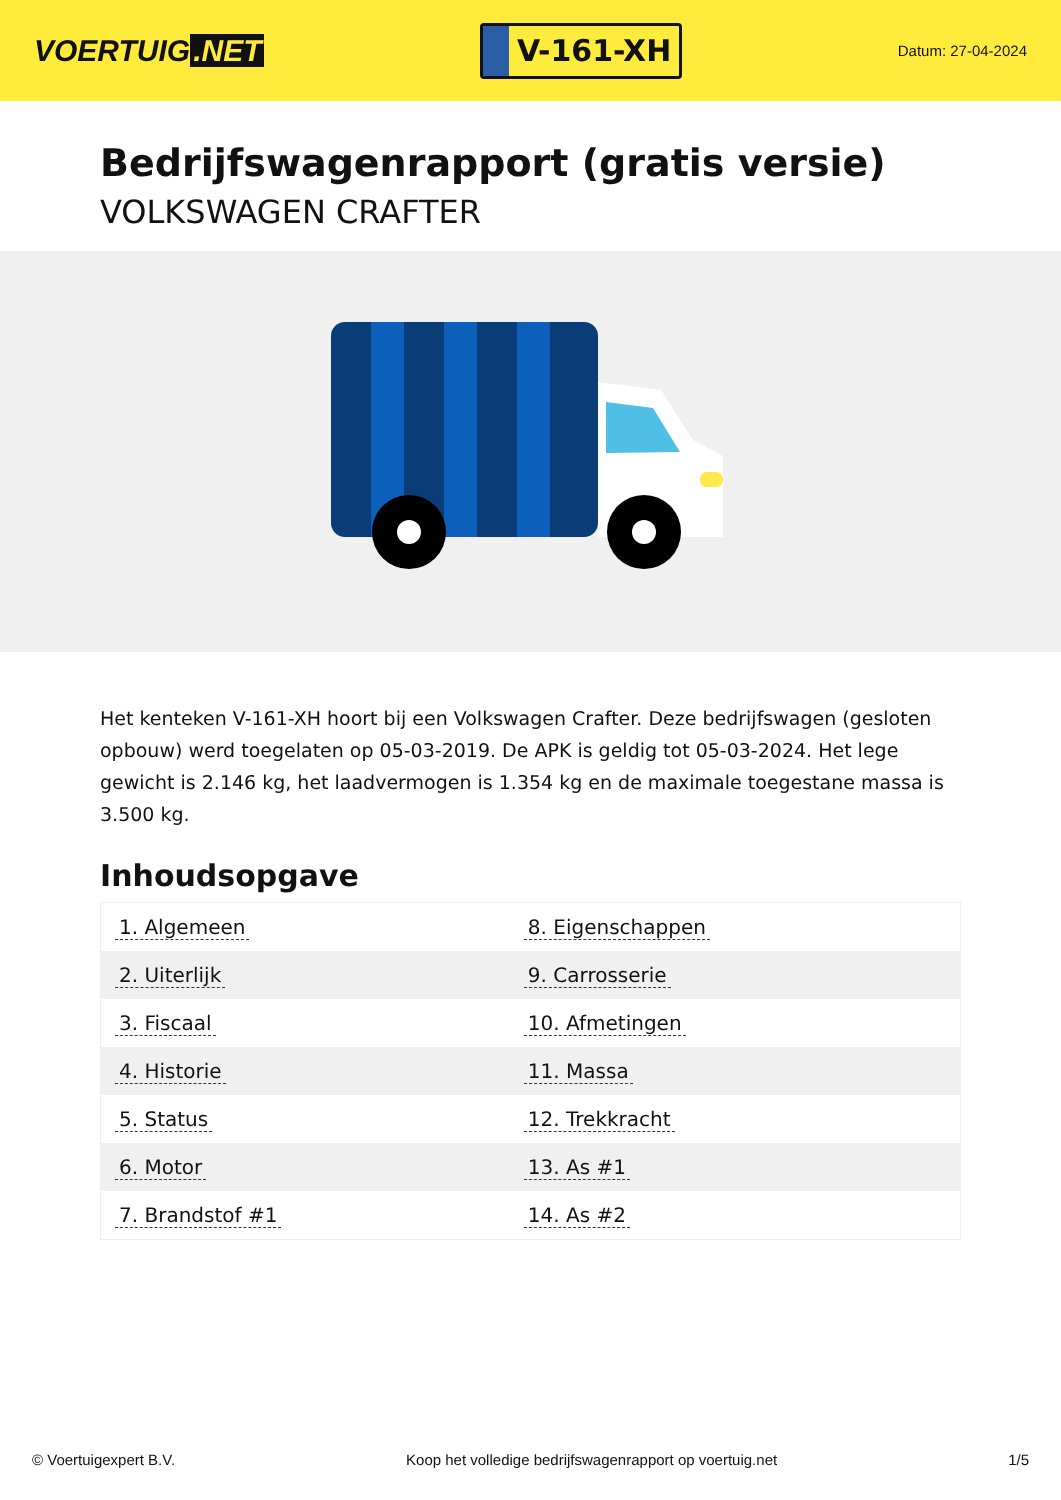VOERTUIG.NET
V-161-XH
Datum: 27-04-2024
Bedrijfswagenrapport (gratis versie)
VOLKSWAGEN CRAFTER
Het kenteken V-161-XH hoort bij een Volkswagen Crafter. Deze bedrijfswagen (gesloten opbouw) werd toegelaten op 05-03-2019. De APK is geldig tot 05-03-2024. Het lege gewicht is 2.146 kg, het laadvermogen is 1.354 kg en de maximale toegestane massa is 3.500 kg.
Inhoudsopgave
| 1. Algemeen | 8. Eigenschappen |
| 2. Uiterlijk | 9. Carrosserie |
| 3. Fiscaal | 10. Afmetingen |
| 4. Historie | 11. Massa |
| 5. Status | 12. Trekkracht |
| 6. Motor | 13. As #1 |
| 7. Brandstof #1 | 14. As #2 |
© Voertuigexpert B.V. Koop het volledige bedrijfswagenrapport op voertuig.net 1/5